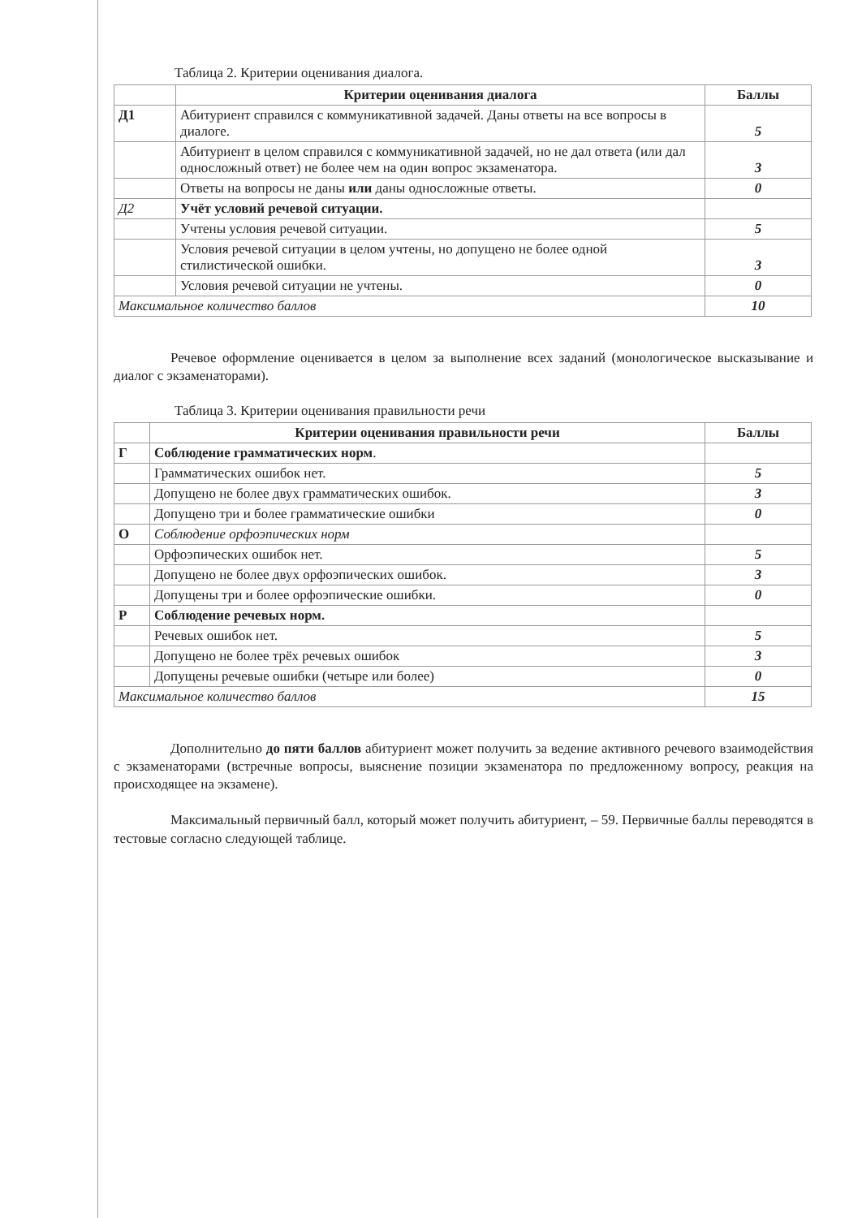Таблица 2. Критерии оценивания диалога.
| | Критерии оценивания диалога | Баллы |
| --- | --- | --- |
| Д1 | Абитуриент справился с коммуникативной задачей. Даны ответы на все вопросы в диалоге. | 5 |
| | Абитуриент в целом справился с коммуникативной задачей, но не дал ответа (или дал односложный ответ) не более чем на один вопрос экзаменатора. | 3 |
| | Ответы на вопросы не даны или даны односложные ответы. | 0 |
| Д2 | Учёт условий речевой ситуации. | |
| | Учтены условия речевой ситуации. | 5 |
| | Условия речевой ситуации в целом учтены, но допущено не более одной стилистической ошибки. | 3 |
| | Условия речевой ситуации не учтены. | 0 |
| Максимальное количество баллов | | 10 |
Речевое оформление оценивается в целом за выполнение всех заданий (монологическое высказывание и диалог с экзаменаторами).
Таблица 3. Критерии оценивания правильности речи
| | Критерии оценивания правильности речи | Баллы |
| --- | --- | --- |
| Г | Соблюдение грамматических норм . | |
| | Грамматических ошибок нет. | 5 |
| | Допущено не более двух грамматических ошибок. | 3 |
| | Допущено три и более грамматические ошибки | 0 |
| О | Соблюдение орфоэпических норм | |
| | Орфоэпических ошибок нет. | 5 |
| | Допущено не более двух орфоэпических ошибок. | 3 |
| | Допущены три и более орфоэпические ошибки. | 0 |
| Р | Соблюдение речевых норм. | |
| | Речевых ошибок нет. | 5 |
| | Допущено не более трёх речевых ошибок | 3 |
| | Допущены речевые ошибки (четыре или более) | 0 |
| Максимальное количество баллов | | 15 |
Дополнительно до пяти баллов абитуриент может получить за ведение активного речевого взаимодействия с экзаменаторами (встречные вопросы, выяснение позиции экзаменатора по предложенному вопросу, реакция на происходящее на экзамене).
Максимальный первичный балл, который может получить абитуриент, – 59. Первичные баллы переводятся в тестовые согласно следующей таблице.